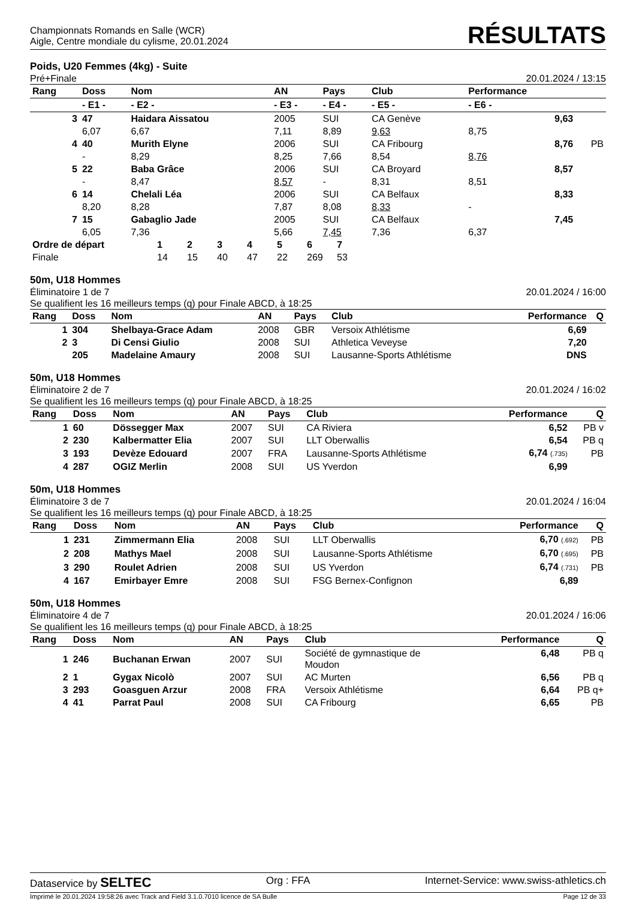Championnats Romands en Salle (WCR)
Aigle, Centre mondiale du cylisme, 20.01.2024
RÉSULTATS
Poids, U20 Femmes (4kg) - Suite
Pré+Finale 20.01.2024 / 13:15
| Rang | Doss | Nom | AN | Pays | Club | Performance | |
| --- | --- | --- | --- | --- | --- | --- | --- |
| | - E1 - | - E2 - | - E3 - | - E4 - | - E5 - | - E6 - | |
| 3 | 47 | Haidara Aissatou | 2005 | SUI | CA Genève | 9,63 | |
| | 6,07 | 6,67 | 7,11 | 8,89 | 9,63 | 8,75 | |
| 4 | 40 | Murith Elyne | 2006 | SUI | CA Fribourg | 8,76 | PB |
| | - | 8,29 | 8,25 | 7,66 | 8,54 | 8,76 | |
| 5 | 22 | Baba Grâce | 2006 | SUI | CA Broyard | 8,57 | |
| | - | 8,47 | 8,57 | - | 8,31 | 8,51 | |
| 6 | 14 | Chelali Léa | 2006 | SUI | CA Belfaux | 8,33 | |
| | 8,20 | 8,28 | 7,87 | 8,08 | 8,33 | - | |
| 7 | 15 | Gabaglio Jade | 2005 | SUI | CA Belfaux | 7,45 | |
| | 6,05 | 7,36 | 5,66 | 7,45 | 7,36 | 6,37 | |
| Ordre de départ | 1 | 2 | 3 | 4 | 5 | 6 | 7 |
| Finale | 14 | 15 | 40 | 47 | 22 | 269 | 53 |
50m, U18 Hommes
Éliminatoire 1 de 7
Se qualifient les 16 meilleurs temps (q) pour Finale ABCD, à 18:25 20.01.2024 / 16:00
| Rang | Doss | Nom | AN | Pays | Club | Performance | Q |
| --- | --- | --- | --- | --- | --- | --- | --- |
| 1 | 304 | Shelbaya-Grace Adam | 2008 | GBR | Versoix Athlétisme | 6,69 | |
| 2 | 3 | Di Censi Giulio | 2008 | SUI | Athletica Veveyse | 7,20 | |
| | 205 | Madelaine Amaury | 2008 | SUI | Lausanne-Sports Athlétisme | DNS | |
50m, U18 Hommes
Éliminatoire 2 de 7
Se qualifient les 16 meilleurs temps (q) pour Finale ABCD, à 18:25 20.01.2024 / 16:02
| Rang | Doss | Nom | AN | Pays | Club | Performance | Q |
| --- | --- | --- | --- | --- | --- | --- | --- |
| 1 | 60 | Dössegger Max | 2007 | SUI | CA Riviera | 6,52 | PB v |
| 2 | 230 | Kalbermatter Elia | 2007 | SUI | LLT Oberwallis | 6,54 | PB q |
| 3 | 193 | Devèze Edouard | 2007 | FRA | Lausanne-Sports Athlétisme | 6,74 (.735) | PB |
| 4 | 287 | OGIZ Merlin | 2008 | SUI | US Yverdon | 6,99 | |
50m, U18 Hommes
Éliminatoire 3 de 7
Se qualifient les 16 meilleurs temps (q) pour Finale ABCD, à 18:25 20.01.2024 / 16:04
| Rang | Doss | Nom | AN | Pays | Club | Performance | Q |
| --- | --- | --- | --- | --- | --- | --- | --- |
| 1 | 231 | Zimmermann Elia | 2008 | SUI | LLT Oberwallis | 6,70 (.692) | PB |
| 2 | 208 | Mathys Mael | 2008 | SUI | Lausanne-Sports Athlétisme | 6,70 (.695) | PB |
| 3 | 290 | Roulet Adrien | 2008 | SUI | US Yverdon | 6,74 (.731) | PB |
| 4 | 167 | Emirbayer Emre | 2008 | SUI | FSG Bernex-Confignon | 6,89 | |
50m, U18 Hommes
Éliminatoire 4 de 7
Se qualifient les 16 meilleurs temps (q) pour Finale ABCD, à 18:25 20.01.2024 / 16:06
| Rang | Doss | Nom | AN | Pays | Club | Performance | Q |
| --- | --- | --- | --- | --- | --- | --- | --- |
| 1 | 246 | Buchanan Erwan | 2007 | SUI | Société de gymnastique de Moudon | 6,48 | PB q |
| 2 | 1 | Gygax Nicolò | 2007 | SUI | AC Murten | 6,56 | PB q |
| 3 | 293 | Goasguen Arzur | 2008 | FRA | Versoix Athlétisme | 6,64 | PB q+ |
| 4 | 41 | Parrat Paul | 2008 | SUI | CA Fribourg | 6,65 | PB |
Dataservice by SELTEC Org : FFA Internet-Service: www.swiss-athletics.ch
Imprimé le 20.01.2024 19:58:26 avec Track and Field 3.1.0.7010 licence de SA Bulle Page 12 de 33